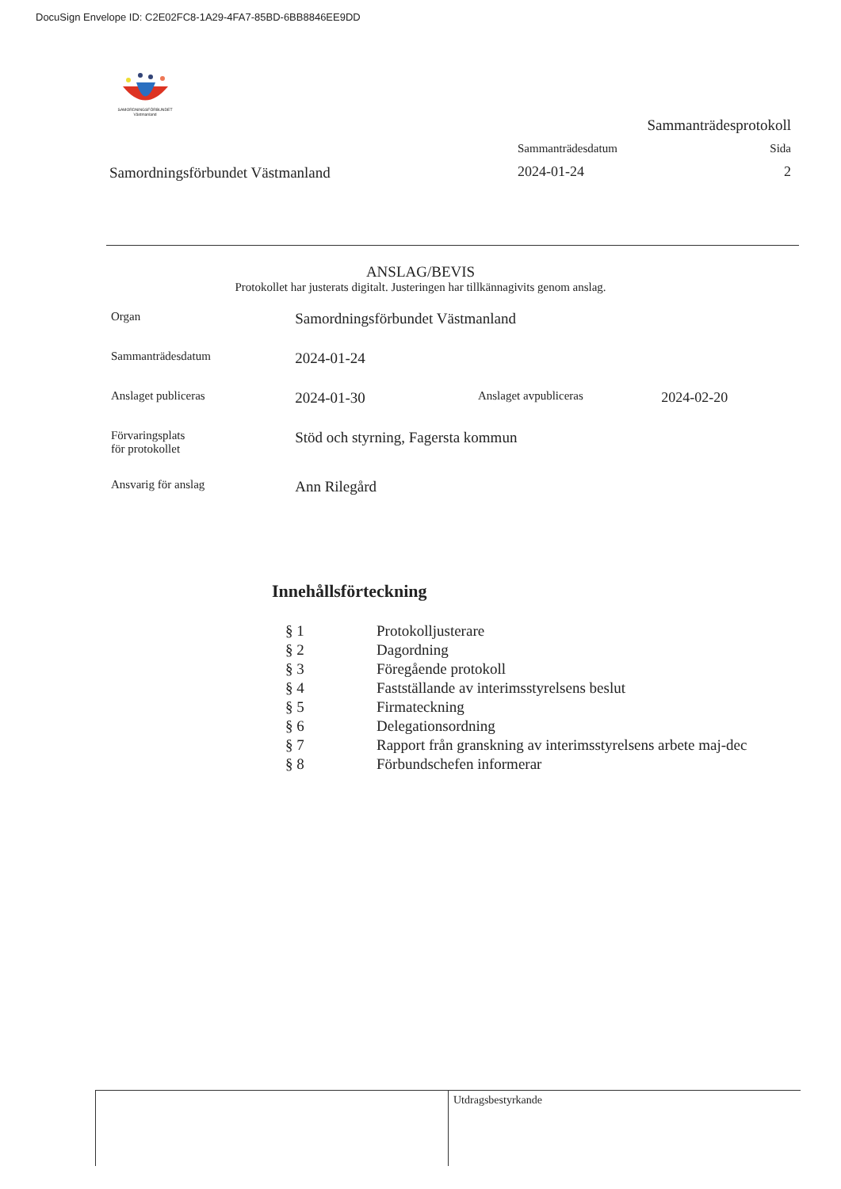DocuSign Envelope ID: C2E02FC8-1A29-4FA7-85BD-6BB8846EE9DD
SAMORDNINGSFÖRBUNDET
Västmanland
Samordningsförbundet Västmanland
Sammanträdesprotokoll
Sammanträdesdatum Sida
2024-01-24 2
ANSLAG/BEVIS
Protokollet har justerats digitalt. Justeringen har tillkännagivits genom anslag.
| Organ | Samordningsförbundet Västmanland | | |
| Sammanträdesdatum | 2024-01-24 | | |
| Anslaget publiceras | 2024-01-30 | Anslaget avpubliceras | 2024-02-20 |
| Förvaringsplats för protokollet | Stöd och styrning, Fagersta kommun | | |
| Ansvarig för anslag | Ann Rilegård | | |
Innehållsförteckning
| § 1 | Protokolljusterare |
| § 2 | Dagordning |
| § 3 | Föregående protokoll |
| § 4 | Fastställande av interimsstyrelsens beslut |
| § 5 | Firmateckning |
| § 6 | Delegationsordning |
| § 7 | Rapport från granskning av interimsstyrelsens arbete maj-dec |
| § 8 | Förbundschefen informerar |
Utdragsbestyrkande